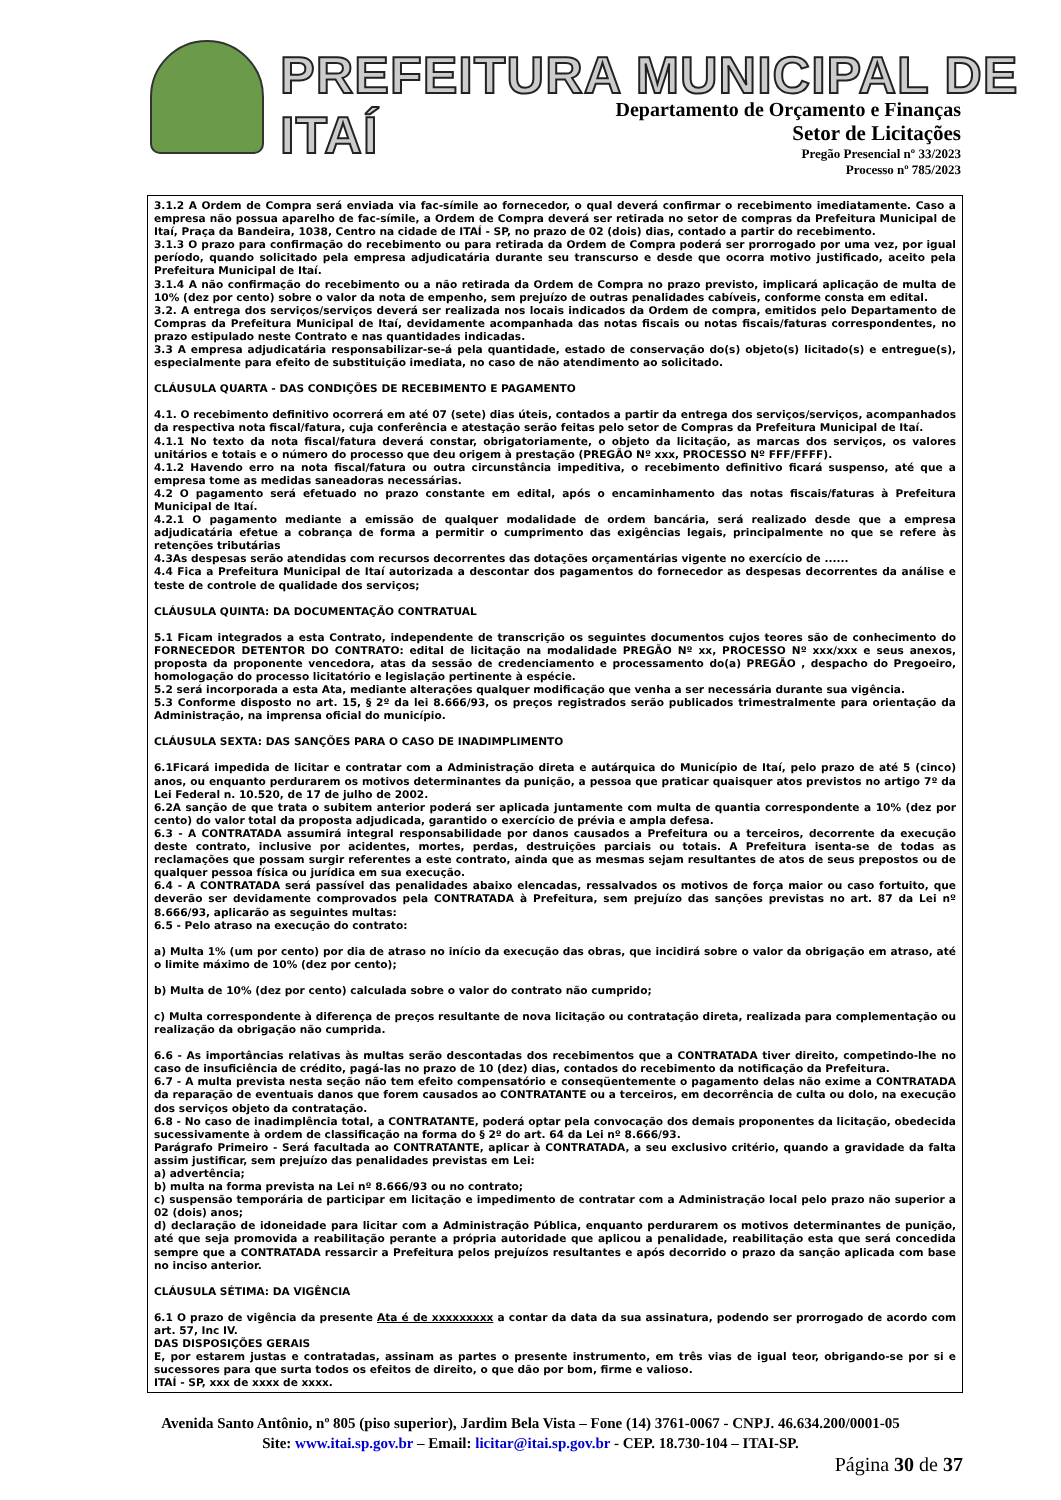PREFEITURA MUNICIPAL DE ITAÍ
Departamento de Orçamento e Finanças
Setor de Licitações
Pregão Presencial nº 33/2023
Processo nº 785/2023
3.1.2 A Ordem de Compra será enviada via fac-símile ao fornecedor, o qual deverá confirmar o recebimento imediatamente. Caso a empresa não possua aparelho de fac-símile, a Ordem de Compra deverá ser retirada no setor de compras da Prefeitura Municipal de Itaí, Praça da Bandeira, 1038, Centro na cidade de ITAÍ - SP, no prazo de 02 (dois) dias, contado a partir do recebimento.
3.1.3 O prazo para confirmação do recebimento ou para retirada da Ordem de Compra poderá ser prorrogado por uma vez, por igual período, quando solicitado pela empresa adjudicatária durante seu transcurso e desde que ocorra motivo justificado, aceito pela Prefeitura Municipal de Itaí.
3.1.4 A não confirmação do recebimento ou a não retirada da Ordem de Compra no prazo previsto, implicará aplicação de multa de 10% (dez por cento) sobre o valor da nota de empenho, sem prejuízo de outras penalidades cabíveis, conforme consta em edital.
3.2. A entrega dos serviços/serviços deverá ser realizada nos locais indicados da Ordem de compra, emitidos pelo Departamento de Compras da Prefeitura Municipal de Itaí, devidamente acompanhada das notas fiscais ou notas fiscais/faturas correspondentes, no prazo estipulado neste Contrato e nas quantidades indicadas.
3.3 A empresa adjudicatária responsabilizar-se-á pela quantidade, estado de conservação do(s) objeto(s) licitado(s) e entregue(s), especialmente para efeito de substituição imediata, no caso de não atendimento ao solicitado.
CLÁUSULA QUARTA - DAS CONDIÇÕES DE RECEBIMENTO E PAGAMENTO
4.1. O recebimento definitivo ocorrerá em até 07 (sete) dias úteis, contados a partir da entrega dos serviços/serviços, acompanhados da respectiva nota fiscal/fatura, cuja conferência e atestação serão feitas pelo setor de Compras da Prefeitura Municipal de Itaí.
4.1.1 No texto da nota fiscal/fatura deverá constar, obrigatoriamente, o objeto da licitação, as marcas dos serviços, os valores unitários e totais e o número do processo que deu origem à prestação (PREGÃO Nº xxx, PROCESSO Nº FFF/FFFF).
4.1.2 Havendo erro na nota fiscal/fatura ou outra circunstância impeditiva, o recebimento definitivo ficará suspenso, até que a empresa tome as medidas saneadoras necessárias.
4.2 O pagamento será efetuado no prazo constante em edital, após o encaminhamento das notas fiscais/faturas à Prefeitura Municipal de Itaí.
4.2.1 O pagamento mediante a emissão de qualquer modalidade de ordem bancária, será realizado desde que a empresa adjudicatária efetue a cobrança de forma a permitir o cumprimento das exigências legais, principalmente no que se refere às retenções tributárias
4.3As despesas serão atendidas com recursos decorrentes das dotações orçamentárias vigente no exercício de ......
4.4 Fica a Prefeitura Municipal de Itaí autorizada a descontar dos pagamentos do fornecedor as despesas decorrentes da análise e teste de controle de qualidade dos serviços;
CLÁUSULA QUINTA: DA DOCUMENTAÇÃO CONTRATUAL
5.1 Ficam integrados a esta Contrato, independente de transcrição os seguintes documentos cujos teores são de conhecimento do FORNECEDOR DETENTOR DO CONTRATO: edital de licitação na modalidade PREGÃO Nº xx, PROCESSO Nº xxx/xxx e seus anexos, proposta da proponente vencedora, atas da sessão de credenciamento e processamento do(a) PREGÃO , despacho do Pregoeiro, homologação do processo licitatório e legislação pertinente à espécie.
5.2 será incorporada a esta Ata, mediante alterações qualquer modificação que venha a ser necessária durante sua vigência.
5.3 Conforme disposto no art. 15, § 2º da lei 8.666/93, os preços registrados serão publicados trimestralmente para orientação da Administração, na imprensa oficial do município.
CLÁUSULA SEXTA: DAS SANÇÕES PARA O CASO DE INADIMPLIMENTO
6.1Ficará impedida de licitar e contratar com a Administração direta e autárquica do Município de Itaí, pelo prazo de até 5 (cinco) anos, ou enquanto perdurarem os motivos determinantes da punição, a pessoa que praticar quaisquer atos previstos no artigo 7º da Lei Federal n. 10.520, de 17 de julho de 2002.
6.2A sanção de que trata o subitem anterior poderá ser aplicada juntamente com multa de quantia correspondente a 10% (dez por cento) do valor total da proposta adjudicada, garantido o exercício de prévia e ampla defesa.
6.3 - A CONTRATADA assumirá integral responsabilidade por danos causados a Prefeitura ou a terceiros, decorrente da execução deste contrato, inclusive por acidentes, mortes, perdas, destruições parciais ou totais. A Prefeitura isenta-se de todas as reclamações que possam surgir referentes a este contrato, ainda que as mesmas sejam resultantes de atos de seus prepostos ou de qualquer pessoa física ou jurídica em sua execução.
6.4 - A CONTRATADA será passível das penalidades abaixo elencadas, ressalvados os motivos de força maior ou caso fortuito, que deverão ser devidamente comprovados pela CONTRATADA à Prefeitura, sem prejuízo das sanções previstas no art. 87 da Lei nº 8.666/93, aplicarão as seguintes multas:
6.5 - Pelo atraso na execução do contrato:
a) Multa 1% (um por cento) por dia de atraso no início da execução das obras, que incidirá sobre o valor da obrigação em atraso, até o limite máximo de 10% (dez por cento);
b) Multa de 10% (dez por cento) calculada sobre o valor do contrato não cumprido;
c) Multa correspondente à diferença de preços resultante de nova licitação ou contratação direta, realizada para complementação ou realização da obrigação não cumprida.
6.6 - As importâncias relativas às multas serão descontadas dos recebimentos que a CONTRATADA tiver direito, competindo-lhe no caso de insuficiência de crédito, pagá-las no prazo de 10 (dez) dias, contados do recebimento da notificação da Prefeitura.
6.7 - A multa prevista nesta seção não tem efeito compensatório e conseqüentemente o pagamento delas não exime a CONTRATADA da reparação de eventuais danos que forem causados ao CONTRATANTE ou a terceiros, em decorrência de culta ou dolo, na execução dos serviços objeto da contratação.
6.8 - No caso de inadimplência total, a CONTRATANTE, poderá optar pela convocação dos demais proponentes da licitação, obedecida sucessivamente à ordem de classificação na forma do § 2º do art. 64 da Lei nº 8.666/93.
Parágrafo Primeiro - Será facultada ao CONTRATANTE, aplicar à CONTRATADA, a seu exclusivo critério, quando a gravidade da falta assim justificar, sem prejuízo das penalidades previstas em Lei:
a) advertência;
b) multa na forma prevista na Lei nº 8.666/93 ou no contrato;
c) suspensão temporária de participar em licitação e impedimento de contratar com a Administração local pelo prazo não superior a 02 (dois) anos;
d) declaração de idoneidade para licitar com a Administração Pública, enquanto perdurarem os motivos determinantes de punição, até que seja promovida a reabilitação perante a própria autoridade que aplicou a penalidade, reabilitação esta que será concedida sempre que a CONTRATADA ressarcir a Prefeitura pelos prejuízos resultantes e após decorrido o prazo da sanção aplicada com base no inciso anterior.
CLÁUSULA SÉTIMA: DA VIGÊNCIA
6.1 O prazo de vigência da presente Ata é de xxxxxxxxx a contar da data da sua assinatura, podendo ser prorrogado de acordo com art. 57, Inc IV.
DAS DISPOSIÇÕES GERAIS
E, por estarem justas e contratadas, assinam as partes o presente instrumento, em três vias de igual teor, obrigando-se por si e sucessores para que surta todos os efeitos de direito, o que dão por bom, firme e valioso.
ITAÍ - SP, xxx de xxxx de xxxx.
Avenida Santo Antônio, nº 805 (piso superior), Jardim Bela Vista – Fone (14) 3761-0067 - CNPJ. 46.634.200/0001-05
Site: www.itai.sp.gov.br – Email: licitar@itai.sp.gov.br - CEP. 18.730-104 – ITAI-SP.
Página 30 de 37